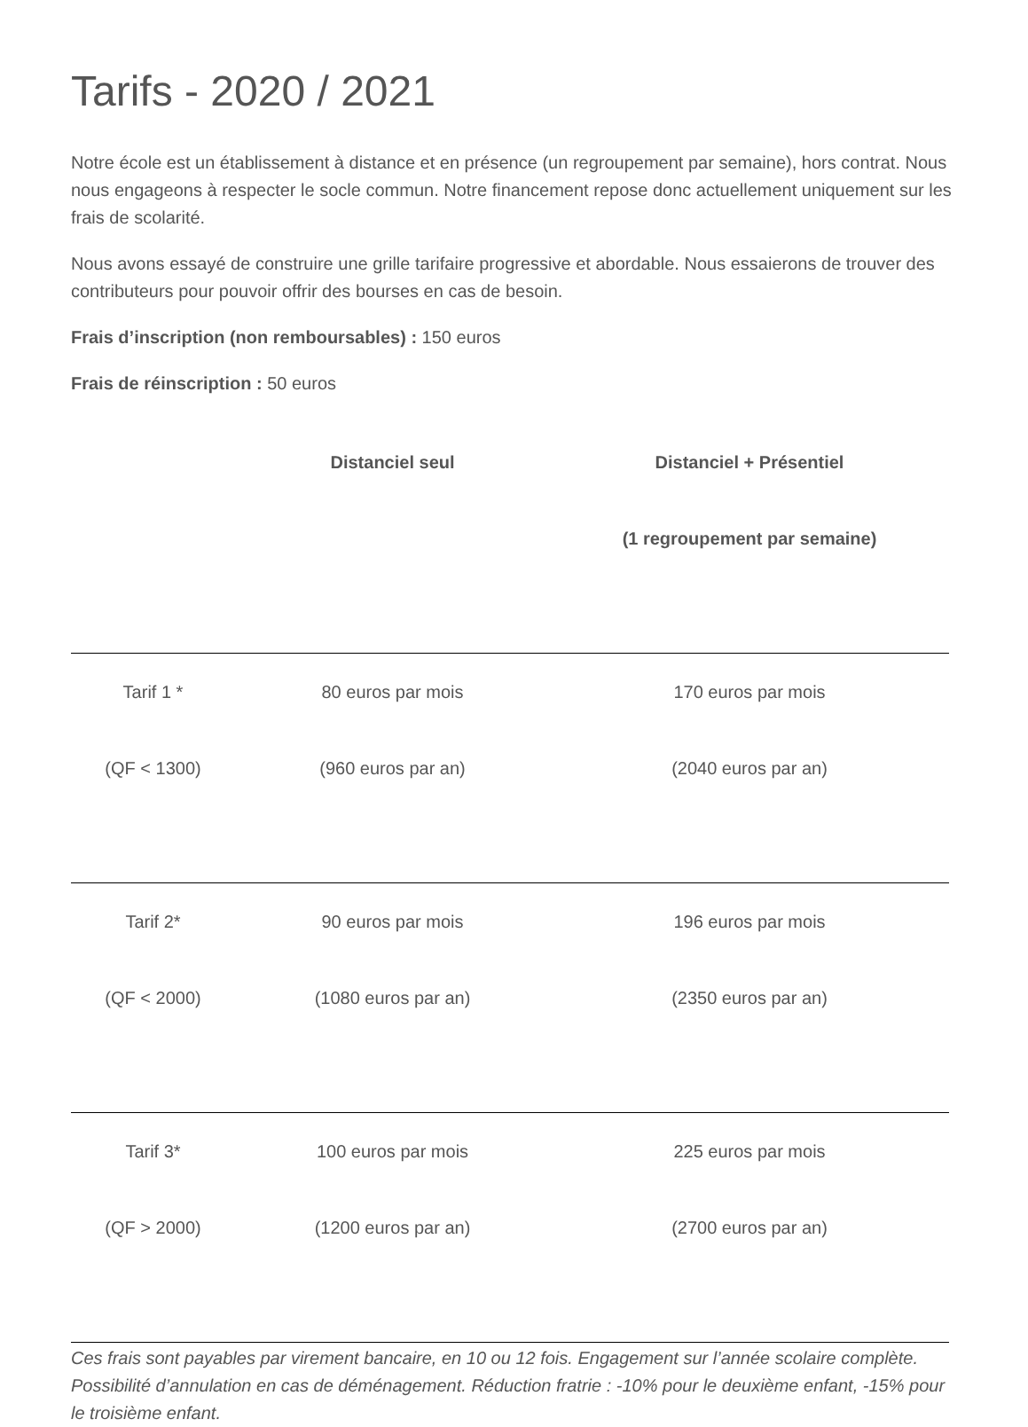Tarifs - 2020 / 2021
Notre école est un établissement à distance et en présence (un regroupement par semaine), hors contrat. Nous nous engageons à respecter le socle commun. Notre financement repose donc actuellement uniquement sur les frais de scolarité.
Nous avons essayé de construire une grille tarifaire progressive et abordable. Nous essaierons de trouver des contributeurs pour pouvoir offrir des bourses en cas de besoin.
Frais d’inscription (non remboursables) : 150 euros
Frais de réinscription : 50 euros
| | Distanciel seul | Distanciel + Présentiel (1 regroupement par semaine) |
| --- | --- | --- |
| Tarif 1 * (QF < 1300) | 80 euros par mois (960 euros par an) | 170 euros par mois (2040 euros par an) |
| Tarif 2* (QF < 2000) | 90 euros par mois (1080 euros par an) | 196 euros par mois (2350 euros par an) |
| Tarif 3* (QF > 2000) | 100 euros par mois (1200 euros par an) | 225 euros par mois (2700 euros par an) |
Ces frais sont payables par virement bancaire, en 10 ou 12 fois. Engagement sur l’année scolaire complète. Possibilité d’annulation en cas de déménagement. Réduction fratrie : -10% pour le deuxième enfant, -15% pour le troisième enfant.